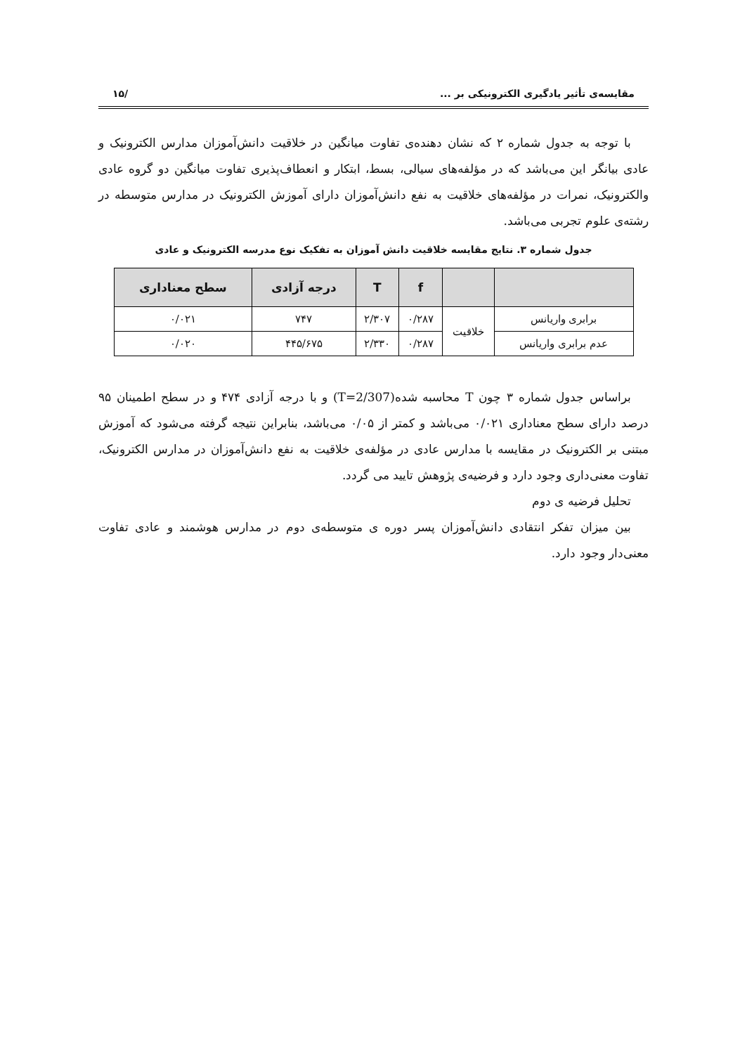مقایسه‌ی تأثیر یادگیری الکترونیکی بر ... /۱۵
با توجه به جدول شماره ۲ که نشان دهنده‌ی تفاوت میانگین در خلاقیت دانش‌آموزان مدارس الکترونیک و عادی بیانگر این می‌باشد که در مؤلفه‌های سیالی، بسط، ابتکار و انعطاف‌پذیری تفاوت میانگین دو گروه عادی والکترونیک، نمرات در مؤلفه‌های خلاقیت به نفع دانش‌آموزان دارای آموزش الکترونیک در مدارس متوسطه در رشته‌ی علوم تجربی می‌باشد.
جدول شماره ۳. نتایج مقایسه خلاقیت دانش آموزان به تفکیک نوع مدرسه الکترونیک و عادی
| | | f | T | درجه آزادی | سطح معناداری |
| --- | --- | --- | --- | --- | --- |
| برابری واریانس | خلاقیت | ۰/۲۸۷ | ۲/۳۰۷ | ۷۴۷ | ۰/۰۲۱ |
| عدم برابری واریانس | | ۰/۲۸۷ | ۲/۳۳۰ | ۴۴۵/۶۷۵ | ۰/۰۲۰ |
براساس جدول شماره ۳ چون T محاسبه شده(T=2/307) و با درجه آزادی ۴۷۴ و در سطح اطمینان ۹۵ درصد دارای سطح معناداری ۰/۰۲۱ می‌باشد و کمتر از ۰/۰۵ می‌باشد، بنابراین نتیجه گرفته می‌شود که آموزش مبتنی بر الکترونیک در مقایسه با مدارس عادی در مؤلفه‌ی خلاقیت به نفع دانش‌آموزان در مدارس الکترونیک، تفاوت معنی‌داری وجود دارد و فرضیه‌ی پژوهش تایید می گردد.
تحلیل فرضیه ی دوم
بین میزان تفکر انتقادی دانش‌آموزان پسر دوره ی متوسطه‌ی دوم در مدارس هوشمند و عادی تفاوت معنی‌دار وجود دارد.